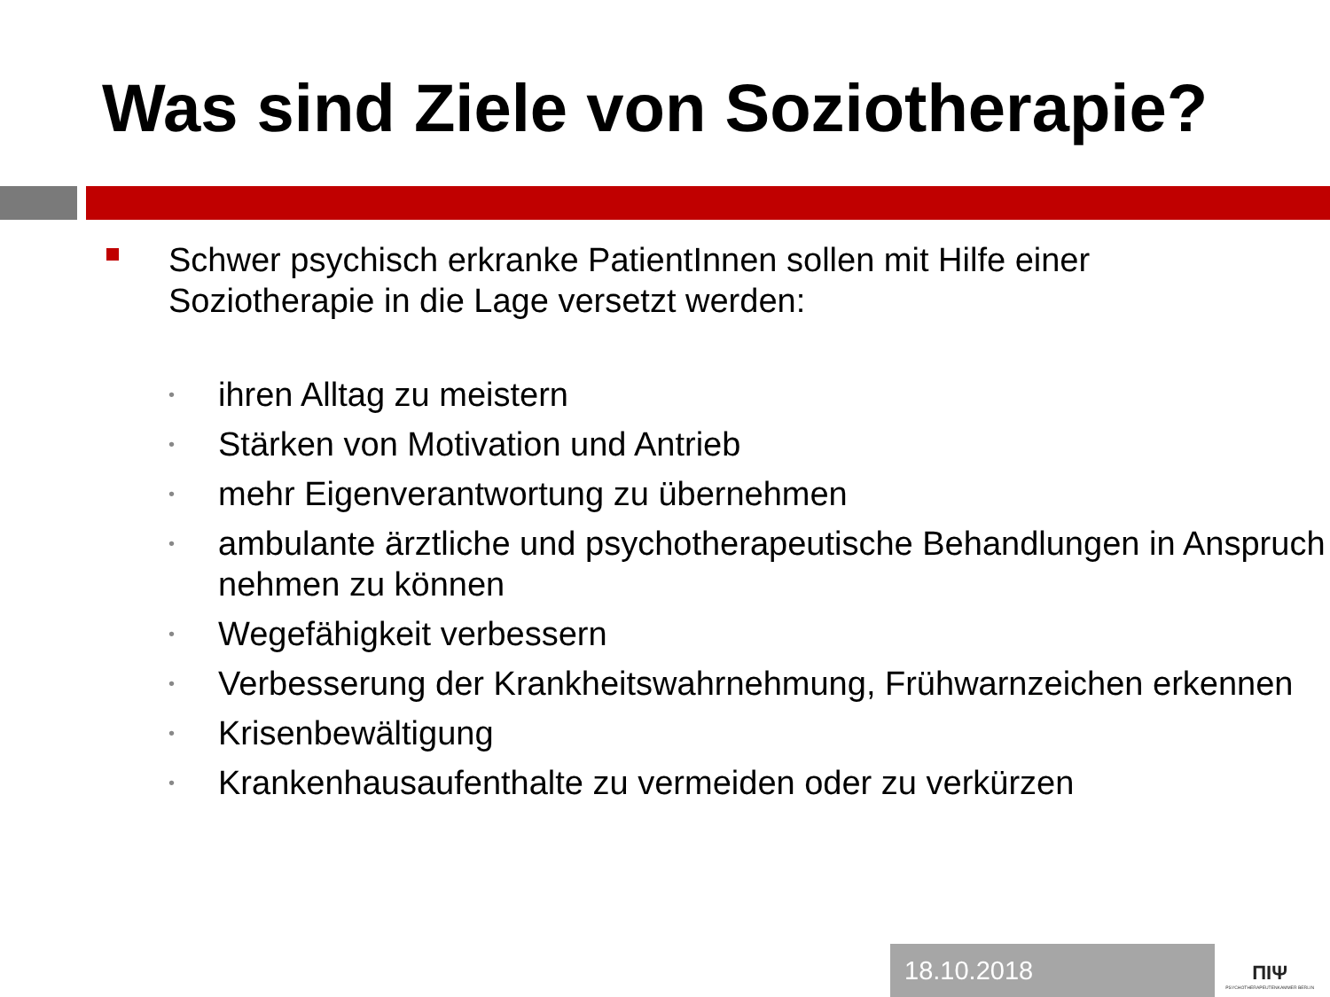Was sind Ziele von Soziotherapie?
Schwer psychisch erkranke PatientInnen sollen mit Hilfe einer Soziotherapie in die Lage versetzt werden:
• ihren Alltag zu meistern
• Stärken von Motivation und Antrieb
• mehr Eigenverantwortung zu übernehmen
• ambulante ärztliche und psychotherapeutische Behandlungen in Anspruch nehmen zu können
• Wegefähigkeit verbessern
• Verbesserung der Krankheitswahrnehmung, Frühwarnzeichen erkennen
• Krisenbewältigung
• Krankenhausaufenthalte zu vermeiden oder zu verkürzen
18.10.2018
ΠΙΨ
PSYCHOTHERAPEUTENKAMMER BERLIN